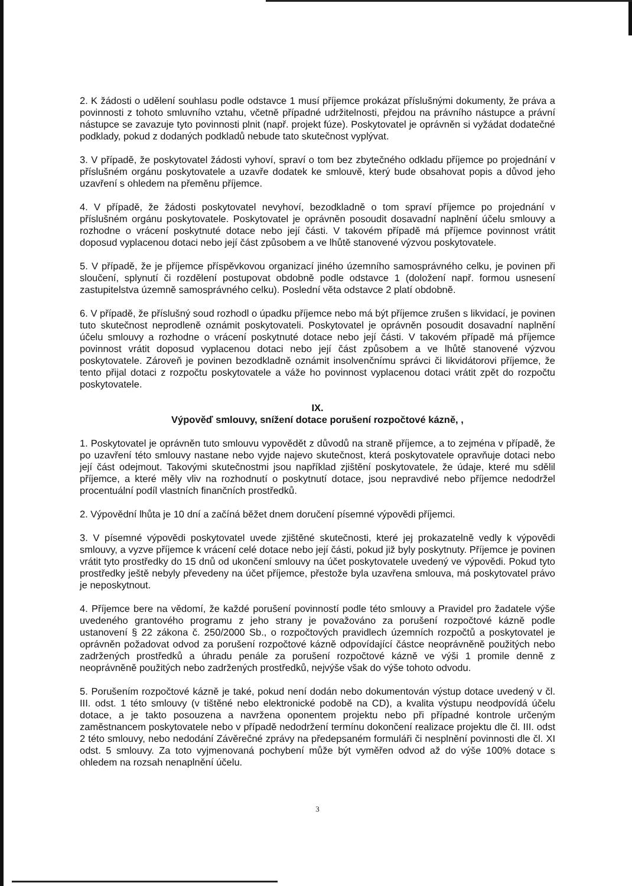2. K žádosti o udělení souhlasu podle odstavce 1 musí příjemce prokázat příslušnými dokumenty, že práva a povinnosti z tohoto smluvního vztahu, včetně případné udržitelnosti, přejdou na právního nástupce a právní nástupce se zavazuje tyto povinnosti plnit (např. projekt fúze). Poskytovatel je oprávněn si vyžádat dodatečné podklady, pokud z dodaných podkladů nebude tato skutečnost vyplývat.
3. V případě, že poskytovatel žádosti vyhoví, spraví o tom bez zbytečného odkladu příjemce po projednání v příslušném orgánu poskytovatele a uzavře dodatek ke smlouvě, který bude obsahovat popis a důvod jeho uzavření s ohledem na přeměnu příjemce.
4. V případě, že žádosti poskytovatel nevyhoví, bezodkladně o tom spraví příjemce po projednání v příslušném orgánu poskytovatele. Poskytovatel je oprávněn posoudit dosavadní naplnění účelu smlouvy a rozhodne o vrácení poskytnuté dotace nebo její části. V takovém případě má příjemce povinnost vrátit doposud vyplacenou dotaci nebo její část způsobem a ve lhůtě stanovené výzvou poskytovatele.
5. V případě, že je příjemce příspěvkovou organizací jiného územního samosprávného celku, je povinen při sloučení, splynutí či rozdělení postupovat obdobně podle odstavce 1 (doložení např. formou usnesení zastupitelstva územně samosprávného celku). Poslední věta odstavce 2 platí obdobně.
6. V případě, že příslušný soud rozhodl o úpadku příjemce nebo má být příjemce zrušen s likvidací, je povinen tuto skutečnost neprodleně oznámit poskytovateli. Poskytovatel je oprávněn posoudit dosavadní naplnění účelu smlouvy a rozhodne o vrácení poskytnuté dotace nebo její části. V takovém případě má příjemce povinnost vrátit doposud vyplacenou dotaci nebo její část způsobem a ve lhůtě stanovené výzvou poskytovatele. Zároveň je povinen bezodkladně oznámit insolvenčnímu správci či likvidátorovi příjemce, že tento přijal dotaci z rozpočtu poskytovatele a váže ho povinnost vyplacenou dotaci vrátit zpět do rozpočtu poskytovatele.
IX.
Výpověď smlouvy, snížení dotace porušení rozpočtové kázně, ,
1. Poskytovatel je oprávněn tuto smlouvu vypovědět z důvodů na straně příjemce, a to zejména v případě, že po uzavření této smlouvy nastane nebo vyjde najevo skutečnost, která poskytovatele opravňuje dotaci nebo její část odejmout. Takovými skutečnostmi jsou například zjištění poskytovatele, že údaje, které mu sdělil příjemce, a které měly vliv na rozhodnutí o poskytnutí dotace, jsou nepravdivé nebo příjemce nedodržel procentuální podíl vlastních finančních prostředků.
2. Výpovědní lhůta je 10 dní a začíná běžet dnem doručení písemné výpovědi příjemci.
3. V písemné výpovědi poskytovatel uvede zjištěné skutečnosti, které jej prokazatelně vedly k výpovědi smlouvy, a vyzve příjemce k vrácení celé dotace nebo její části, pokud již byly poskytnuty. Příjemce je povinen vrátit tyto prostředky do 15 dnů od ukončení smlouvy na účet poskytovatele uvedený ve výpovědi. Pokud tyto prostředky ještě nebyly převedeny na účet příjemce, přestože byla uzavřena smlouva, má poskytovatel právo je neposkytnout.
4. Příjemce bere na vědomí, že každé porušení povinností podle této smlouvy a Pravidel pro žadatele výše uvedeného grantového programu z jeho strany je považováno za porušení rozpočtové kázně podle ustanovení § 22 zákona č. 250/2000 Sb., o rozpočtových pravidlech územních rozpočtů a poskytovatel je oprávněn požadovat odvod za porušení rozpočtové kázně odpovídající částce neoprávněně použitých nebo zadržených prostředků a úhradu penále za porušení rozpočtové kázně ve výši 1 promile denně z neoprávněně použitých nebo zadržených prostředků, nejvýše však do výše tohoto odvodu.
5. Porušením rozpočtové kázně je také, pokud není dodán nebo dokumentován výstup dotace uvedený v čl. III. odst. 1 této smlouvy (v tištěné nebo elektronické podobě na CD), a kvalita výstupu neodpovídá účelu dotace, a je takto posouzena a navržena oponentem projektu nebo při případné kontrole určeným zaměstnancem poskytovatele nebo v případě nedodržení termínu dokončení realizace projektu dle čl. III. odst 2 této smlouvy, nebo nedodání Závěrečné zprávy na předepsaném formuláři či nesplnění povinnosti dle čl. XI odst. 5 smlouvy. Za toto vyjmenovaná pochybení může být vyměřen odvod až do výše 100% dotace s ohledem na rozsah nenaplnění účelu.
3